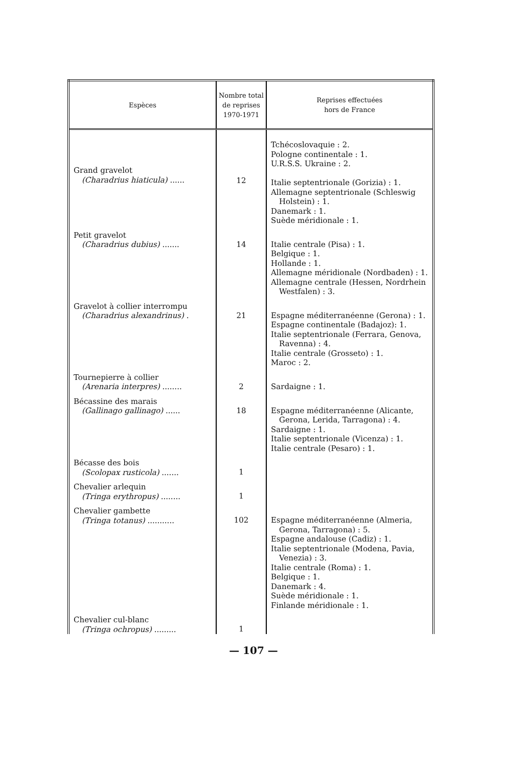| Espèces | Nombre total de reprises 1970-1971 | Reprises effectuées hors de France |
| --- | --- | --- |
| Grand gravelot (Charadrius hiaticula) ...... | 12 | Tchécoslovaquie : 2. Pologne continentale : 1. U.R.S.S. Ukraine : 2. Italie septentrionale (Gorizia) : 1. Allemagne septentrionale (Schleswig Holstein) : 1. Danemark : 1. Suède méridionale : 1. |
| Petit gravelot (Charadrius dubius) ....... | 14 | Italie centrale (Pisa) : 1. Belgique : 1. Hollande : 1. Allemagne méridionale (Nordbaden) : 1. Allemagne centrale (Hessen, Nordrhein Westfalen) : 3. |
| Gravelot à collier interrompu (Charadrius alexandrinus) . | 21 | Espagne méditerranéenne (Gerona) : 1. Espagne continentale (Badajoz): 1. Italie septentrionale (Ferrara, Genova, Ravenna) : 4. Italie centrale (Grosseto) : 1. Maroc : 2. |
| Tournepierre à collier (Arenaria interpres) ........ | 2 | Sardaigne : 1. |
| Bécassine des marais (Gallinago gallinago) ...... | 18 | Espagne méditerranéenne (Alicante, Gerona, Lerida, Tarragona) : 4. Sardaigne : 1. Italie septentrionale (Vicenza) : 1. Italie centrale (Pesaro) : 1. |
| Bécasse des bois (Scolopax rusticola) ....... | 1 | |
| Chevalier arlequin (Tringa erythropus) ........ | 1 | |
| Chevalier gambette (Tringa totanus) ........... | 102 | Espagne méditerranéenne (Almeria, Gerona, Tarragona) : 5. Espagne andalouse (Cadiz) : 1. Italie septentrionale (Modena, Pavia, Venezia) : 3. Italie centrale (Roma) : 1. Belgique : 1. Danemark : 4. Suède méridionale : 1. Finlande méridionale : 1. |
| Chevalier cul-blanc (Tringa ochropus) ......... | 1 | |
— 107 —